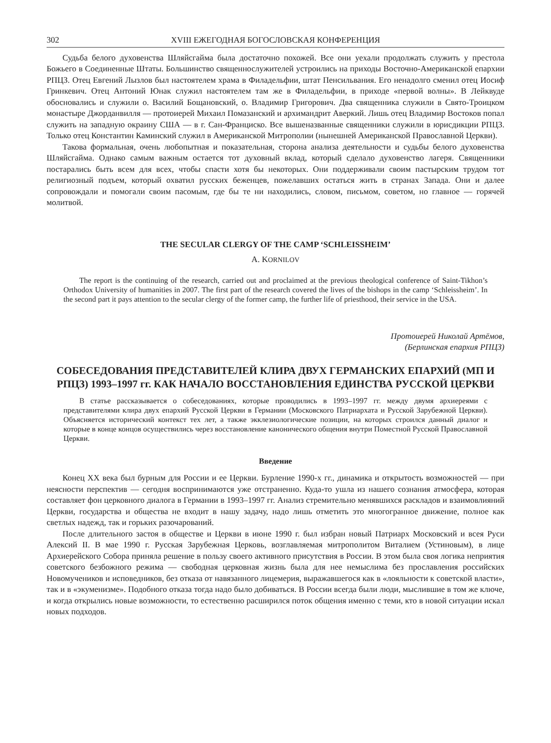302 XVIII ЕЖЕГОДНАЯ БОГОСЛОВСКАЯ КОНФЕРЕНЦИЯ
Судьба белого духовенства Шляйсгайма была достаточно похожей. Все они уехали продолжать служить у престола Божьего в Соединенные Штаты. Большинство священнослужителей устроились на приходы Восточно-Американской епархии РПЦЗ. Отец Евгений Лызлов был настоятелем храма в Филадельфии, штат Пенсильвания. Его ненадолго сменил отец Иосиф Гринкевич. Отец Антоний Юнак служил настоятелем там же в Филадельфии, в приходе «первой волны». В Лейквуде обосновались и служили о. Василий Бощановский, о. Владимир Григорович. Два священника служили в Свято-Троицком монастыре Джорданвилля — протоиерей Михаил Помазанский и архимандрит Аверкий. Лишь отец Владимир Востоков попал служить на западную окраину США — в г. Сан-Франциско. Все вышеназванные священники служили в юрисдикции РПЦЗ. Только отец Константин Каминский служил в Американской Митрополии (нынешней Американской Православной Церкви).
Такова формальная, очень любопытная и показательная, сторона анализа деятельности и судьбы белого духовенства Шляйсгайма. Однако самым важным остается тот духовный вклад, который сделало духовенство лагеря. Священники постарались быть всем для всех, чтобы спасти хотя бы некоторых. Они поддерживали своим пастырским трудом тот религиозный подъем, который охватил русских беженцев, пожелавших остаться жить в странах Запада. Они и далее сопровождали и помогали своим пасомым, где бы те ни находились, словом, письмом, советом, но главное — горячей молитвой.
THE SECULAR CLERGY OF THE CAMP ‘SCHLEISSHEIM’
A. KORNILOV
The report is the continuing of the research, carried out and proclaimed at the previous theological conference of Saint-Tikhon’s Orthodox University of humanities in 2007. The first part of the research covered the lives of the bishops in the camp ‘Schleissheim’. In the second part it pays attention to the secular clergy of the former camp, the further life of priesthood, their service in the USA.
Протоиерей Николай Артёмов,
(Берлинская епархия РПЦЗ)
СОБЕСЕДОВАНИЯ ПРЕДСТАВИТЕЛЕЙ КЛИРА ДВУХ ГЕРМАНСКИХ ЕПАРХИЙ (МП И РПЦЗ) 1993–1997 гг. КАК НАЧАЛО ВОССТАНОВЛЕНИЯ ЕДИНСТВА РУССКОЙ ЦЕРКВИ
В статье рассказывается о собеседованиях, которые проводились в 1993–1997 гг. между двумя архиереями с представителями клира двух епархий Русской Церкви в Германии (Московского Патриархата и Русской Зарубежной Церкви). Объясняется исторический контекст тех лет, а также экклезиологические позиции, на которых строился данный диалог и которые в конце концов осуществились через восстановление канонического общения внутри Поместной Русской Православной Церкви.
Введение
Конец XX века был бурным для России и ее Церкви. Бурление 1990-х гг., динамика и открытость возможностей — при неясности перспектив — сегодня воспринимаются уже отстраненно. Куда-то ушла из нашего сознания атмосфера, которая составляет фон церковного диалога в Германии в 1993–1997 гг. Анализ стремительно менявшихся раскладов и взаимовлияний Церкви, государства и общества не входит в нашу задачу, надо лишь отметить это многогранное движение, полное как светлых надежд, так и горьких разочарований.
После длительного застоя в обществе и Церкви в июне 1990 г. был избран новый Патриарх Московский и всея Руси Алексий II. В мае 1990 г. Русская Зарубежная Церковь, возглавляемая митрополитом Виталием (Устиновым), в лице Архиерейского Собора приняла решение в пользу своего активного присутствия в России. В этом была своя логика неприятия советского безбожного режима — свободная церковная жизнь была для нее немыслима без прославления российских Новомучеников и исповедников, без отказа от навязанного лицемерия, выражавшегося как в «лояльности к советской власти», так и в «экуменизме». Подобного отказа тогда надо было добиваться. В России всегда были люди, мыслившие в том же ключе, и когда открылись новые возможности, то естественно расширился поток общения именно с теми, кто в новой ситуации искал новых подходов.